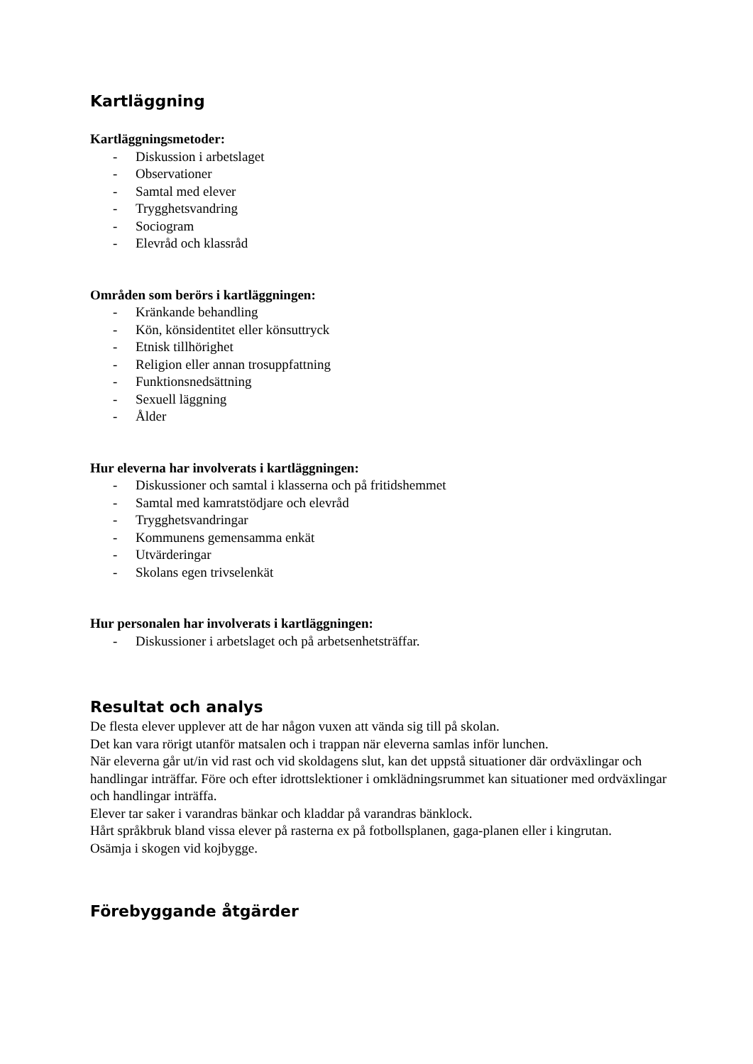Kartläggning
Kartläggningsmetoder:
- Diskussion i arbetslaget
- Observationer
- Samtal med elever
- Trygghetsvandring
- Sociogram
- Elevråd och klassråd
Områden som berörs i kartläggningen:
- Kränkande behandling
- Kön, könsidentitet eller könsuttryck
- Etnisk tillhörighet
- Religion eller annan trosuppfattning
- Funktionsnedsättning
- Sexuell läggning
- Ålder
Hur eleverna har involverats i kartläggningen:
- Diskussioner och samtal i klasserna och på fritidshemmet
- Samtal med kamratstödjare och elevråd
- Trygghetsvandringar
- Kommunens gemensamma enkät
- Utvärderingar
- Skolans egen trivselenkät
Hur personalen har involverats i kartläggningen:
- Diskussioner i arbetslaget och på arbetsenhetsträffar.
Resultat och analys
De flesta elever upplever att de har någon vuxen att vända sig till på skolan.
Det kan vara rörigt utanför matsalen och i trappan när eleverna samlas inför lunchen.
När eleverna går ut/in vid rast och vid skoldagens slut, kan det uppstå situationer där ordväxlingar och handlingar inträffar. Före och efter idrottslektioner i omklädningsrummet kan situationer med ordväxlingar och handlingar inträffa.
Elever tar saker i varandras bänkar och kladdar på varandras bänklock.
Hårt språkbruk bland vissa elever på rasterna ex på fotbollsplanen, gaga-planen eller i kingrutan.
Osämja i skogen vid kojbygge.
Förebyggande åtgärder